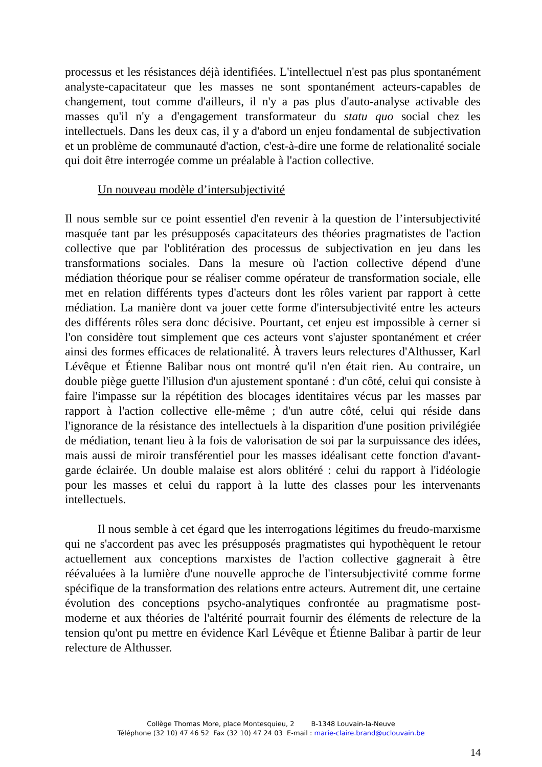processus et les résistances déjà identifiées. L'intellectuel n'est pas plus spontanément analyste-capacitateur que les masses ne sont spontanément acteurs-capables de changement, tout comme d'ailleurs, il n'y a pas plus d'auto-analyse activable des masses qu'il n'y a d'engagement transformateur du statu quo social chez les intellectuels. Dans les deux cas, il y a d'abord un enjeu fondamental de subjectivation et un problème de communauté d'action, c'est-à-dire une forme de relationalité sociale qui doit être interrogée comme un préalable à l'action collective.
Un nouveau modèle d’intersubjectivité
Il nous semble sur ce point essentiel d'en revenir à la question de l’intersubjectivité masquée tant par les présupposés capacitateurs des théories pragmatistes de l'action collective que par l'oblitération des processus de subjectivation en jeu dans les transformations sociales. Dans la mesure où l'action collective dépend d'une médiation théorique pour se réaliser comme opérateur de transformation sociale, elle met en relation différents types d'acteurs dont les rôles varient par rapport à cette médiation. La manière dont va jouer cette forme d'intersubjectivité entre les acteurs des différents rôles sera donc décisive. Pourtant, cet enjeu est impossible à cerner si l'on considère tout simplement que ces acteurs vont s'ajuster spontanément et créer ainsi des formes efficaces de relationalité. À travers leurs relectures d'Althusser, Karl Lévêque et Étienne Balibar nous ont montré qu'il n'en était rien. Au contraire, un double piège guette l'illusion d'un ajustement spontané : d'un côté, celui qui consiste à faire l'impasse sur la répétition des blocages identitaires vécus par les masses par rapport à l'action collective elle-même ; d'un autre côté, celui qui réside dans l'ignorance de la résistance des intellectuels à la disparition d'une position privilégiée de médiation, tenant lieu à la fois de valorisation de soi par la surpuissance des idées, mais aussi de miroir transférentiel pour les masses idéalisant cette fonction d'avant-garde éclairée. Un double malaise est alors oblitéré : celui du rapport à l'idéologie pour les masses et celui du rapport à la lutte des classes pour les intervenants intellectuels.
Il nous semble à cet égard que les interrogations légitimes du freudo-marxisme qui ne s'accordent pas avec les présupposés pragmatistes qui hypothèquent le retour actuellement aux conceptions marxistes de l'action collective gagnerait à être réévaluées à la lumière d'une nouvelle approche de l'intersubjectivité comme forme spécifique de la transformation des relations entre acteurs. Autrement dit, une certaine évolution des conceptions psycho-analytiques confrontée au pragmatisme post-moderne et aux théories de l'altérité pourrait fournir des éléments de relecture de la tension qu'ont pu mettre en évidence Karl Lévêque et Étienne Balibar à partir de leur relecture de Althusser.
Collège Thomas More, place Montesquieu, 2 B-1348 Louvain-la-Neuve
Téléphone (32 10) 47 46 52 Fax (32 10) 47 24 03 E-mail : marie-claire.brand@uclouvain.be
14